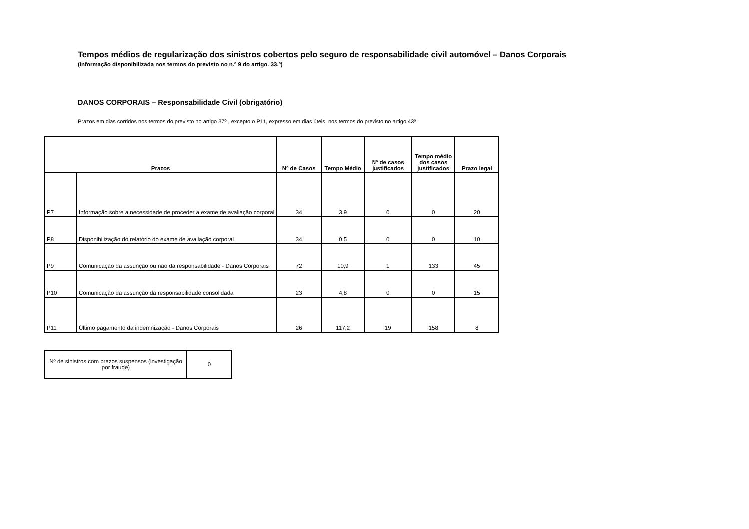Tempos médios de regularização dos sinistros cobertos pelo seguro de responsabilidade civil automóvel – Danos Corporais
(Informação disponibilizada nos termos do previsto no n.º 9 do artigo. 33.º)
DANOS CORPORAIS – Responsabilidade Civil (obrigatório)
Prazos em dias corridos nos termos do previsto no artigo 37º , excepto o P11, expresso em dias úteis, nos termos do previsto no artigo 43º
| Prazos | | Nº de Casos | Tempo Médio | Nº de casos justificados | Tempo médio dos casos justificados | Prazo legal |
| --- | --- | --- | --- | --- | --- | --- |
| P7 | Informação sobre a necessidade de proceder a exame de avaliação corporal | 34 | 3,9 | 0 | 0 | 20 |
| P8 | Disponibilização do relatório do exame de avaliação corporal | 34 | 0,5 | 0 | 0 | 10 |
| P9 | Comunicação da assunção ou não da responsabilidade - Danos Corporais | 72 | 10,9 | 1 | 133 | 45 |
| P10 | Comunicação da assunção da responsabilidade consolidada | 23 | 4,8 | 0 | 0 | 15 |
| P11 | Último pagamento da indemnização - Danos Corporais | 26 | 117,2 | 19 | 158 | 8 |
| Nº de sinistros com prazos suspensos (investigação por fraude) | 0 |